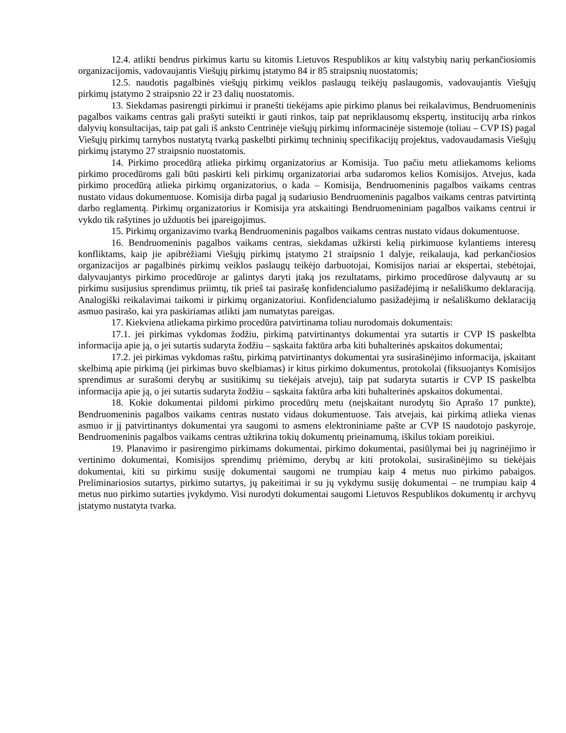12.4. atlikti bendrus pirkimus kartu su kitomis Lietuvos Respublikos ar kitų valstybių narių perkančiosiomis organizacijomis, vadovaujantis Viešųjų pirkimų įstatymo 84 ir 85 straipsnių nuostatomis;
12.5. naudotis pagalbinės viešųjų pirkimų veiklos paslaugų teikėjų paslaugomis, vadovaujantis Viešųjų pirkimų įstatymo 2 straipsnio 22 ir 23 dalių nuostatomis.
13. Siekdamas pasirengti pirkimui ir pranešti tiekėjams apie pirkimo planus bei reikalavimus, Bendruomeninis pagalbos vaikams centras gali prašyti suteikti ir gauti rinkos, taip pat nepriklausomų ekspertų, institucijų arba rinkos dalyvių konsultacijas, taip pat gali iš anksto Centrinėje viešųjų pirkimų informacinėje sistemoje (toliau – CVP IS) pagal Viešųjų pirkimų tarnybos nustatytą tvarką paskelbti pirkimų techninių specifikacijų projektus, vadovaudamasis Viešųjų pirkimų įstatymo 27 straipsnio nuostatomis.
14. Pirkimo procedūrą atlieka pirkimų organizatorius ar Komisija. Tuo pačiu metu atliekamoms kelioms pirkimo procedūroms gali būti paskirti keli pirkimų organizatoriai arba sudaromos kelios Komisijos. Atvejus, kada pirkimo procedūrą atlieka pirkimų organizatorius, o kada – Komisija, Bendruomeninis pagalbos vaikams centras nustato vidaus dokumentuose. Komisija dirba pagal ją sudariusio Bendruomeninis pagalbos vaikams centras patvirtintą darbo reglamentą. Pirkimų organizatorius ir Komisija yra atskaitingi Bendruomeniniam pagalbos vaikams centrui ir vykdo tik rašytines jo užduotis bei įpareigojimus.
15. Pirkimų organizavimo tvarką Bendruomeninis pagalbos vaikams centras nustato vidaus dokumentuose.
16. Bendruomeninis pagalbos vaikams centras, siekdamas užkirsti kelią pirkimuose kylantiems interesų konfliktams, kaip jie apibrėžiami Viešųjų pirkimų įstatymo 21 straipsnio 1 dalyje, reikalauja, kad perkančiosios organizacijos ar pagalbinės pirkimų veiklos paslaugų teikėjo darbuotojai, Komisijos nariai ar ekspertai, stebėtojai, dalyvaujantys pirkimo procedūroje ar galintys daryti įtaką jos rezultatams, pirkimo procedūrose dalyvautų ar su pirkimu susijusius sprendimus priimtų, tik prieš tai pasirašę konfidencialumo pasižadėjimą ir nešališkumo deklaraciją. Analogiški reikalavimai taikomi ir pirkimų organizatoriui. Konfidencialumo pasižadėjimą ir nešališkumo deklaraciją asmuo pasirašo, kai yra paskiriamas atlikti jam numatytas pareigas.
17. Kiekviena atliekama pirkimo procedūra patvirtinama toliau nurodomais dokumentais:
17.1. jei pirkimas vykdomas žodžiu, pirkimą patvirtinantys dokumentai yra sutartis ir CVP IS paskelbta informacija apie ją, o jei sutartis sudaryta žodžiu – sąskaita faktūra arba kiti buhalterinės apskaitos dokumentai;
17.2. jei pirkimas vykdomas raštu, pirkimą patvirtinantys dokumentai yra susirašinėjimo informacija, įskaitant skelbimą apie pirkimą (jei pirkimas buvo skelbiamas) ir kitus pirkimo dokumentus, protokolai (fiksuojantys Komisijos sprendimus ar surašomi derybų ar susitikimų su tiekėjais atveju), taip pat sudaryta sutartis ir CVP IS paskelbta informacija apie ją, o jei sutartis sudaryta žodžiu – sąskaita faktūra arba kiti buhalterinės apskaitos dokumentai.
18. Kokie dokumentai pildomi pirkimo procedūrų metu (neįskaitant nurodytų šio Aprašo 17 punkte), Bendruomeninis pagalbos vaikams centras nustato vidaus dokumentuose. Tais atvejais, kai pirkimą atlieka vienas asmuo ir jį patvirtinantys dokumentai yra saugomi to asmens elektroniniame pašte ar CVP IS naudotojo paskyroje, Bendruomeninis pagalbos vaikams centras užtikrina tokių dokumentų prieinamumą, iškilus tokiam poreikiui.
19. Planavimo ir pasirengimo pirkimams dokumentai, pirkimo dokumentai, pasiūlymai bei jų nagrinėjimo ir vertinimo dokumentai, Komisijos sprendimų priėmimo, derybų ar kiti protokolai, susirašinėjimo su tiekėjais dokumentai, kiti su pirkimu susiję dokumentai saugomi ne trumpiau kaip 4 metus nuo pirkimo pabaigos. Preliminariosios sutartys, pirkimo sutartys, jų pakeitimai ir su jų vykdymu susiję dokumentai – ne trumpiau kaip 4 metus nuo pirkimo sutarties įvykdymo. Visi nurodyti dokumentai saugomi Lietuvos Respublikos dokumentų ir archyvų įstatymo nustatyta tvarka.